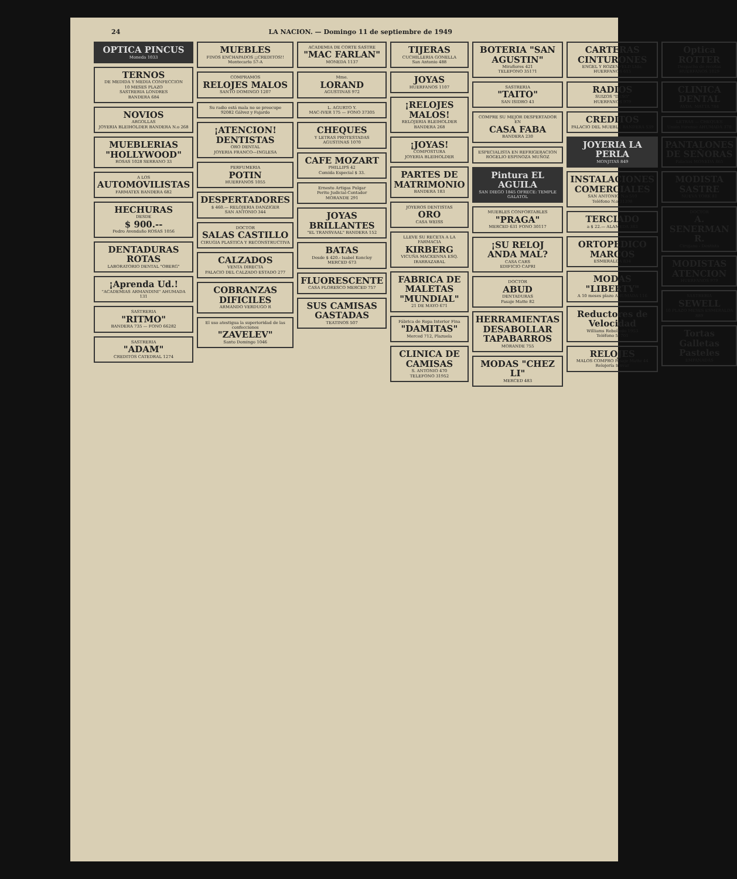24 LA NACION. — Domingo 11 de septiembre de 1949
OPTICA PINCUS
Moneda 1033
TERNOS
DE MEDIDA Y MEDIA CONFECCION
10 MESES PLAZO
SASTRERIA LONDRES
BANDERA 684
NOVIOS
ARGOLLAS
JOYERIA BLEIHOLDER BANDERA N.o 268
MUEBLERIAS "HOLLYWOOD"
ROSAS 1028 SERRANO 33
A LOS
AUTOMOVILISTAS
FARMATEX BANDERA 682
HECHURAS
DESDE
$ 900.--
Pedro Avendaño ROSAS 1056
DENTADURAS ROTAS
LABORATORIO DENTAL "OBERG"
¡Aprenda Ud.!
"ACADEMIAS ARMANDINI" AHUMADA 131
SASTRERIA
"RITMO"
BANDERA 735 — FONO 66282
SASTRERIA
"ADAM"
CREDITOS CATEDRAL 1274
MUEBLES
FINOS ENCHAPADOS ¡¡CREDITOS!!
Montecarlo 57-A
COMPRAMOS
RELOJES MALOS
SANTO DOMINGO 1207
Su radio está mala no se preocupe
92082 Gálvez y Fajardo
¡ATENCION! DENTISTAS
ORO DENTAL
JOYERIA FRANCO—INGLESA
PERFUMERIA
POTIN
HUERFANOS 1055
DESPERTADORES
$ 460.— RELOJERIA DANZIGER
SAN ANTONIO 344
DOCTOR
SALAS CASTILLO
CIRUGIA PLASTICA Y RECONSTRUCTIVA
CALZADOS
VENTA DIRECTA
PALACIO DEL CALZADO ESTADO 277
COBRANZAS DIFICILES
ARMANDO VERDUGO R
El uso atestigua la superioridad de las confecciones
"ZAVELEV"
Santo Domingo 1046
ACADEMIA DE CORTE SASTRE
"MAC FARLAN"
MONEDA 1137
Mme.
LORAND
AGUSTINAS 972
L. AGURTO Y.
MAC-IVER 175 — FONO 37305
CHEQUES
Y LETRAS PROTESTADAS
AGUSTINAS 1070
CAFE MOZART
PHILLIPS 42
Comida Especial $ 33.
Ernesto Artigas Pulgar
Perito Judicial-Contador
MORANDE 291
JOYAS BRILLANTES
"EL TRANSVAAL" BANDERA 152
BATAS
Desde $ 420.- Isabel Koncloy
MERCED 673
FLUORESCENTE
CASA FLORESCO MERCED 757
SUS CAMISAS GASTADAS
TEATINOS 507
TIJERAS
CUCHILLERIA GONELLA
San Antonio 488
JOYAS
HUERFANOS 1107
¡RELOJES MALOS!
RELOJERIA BLEIHOLDER BANDERA 268
¡JOYAS!
COMPOSTURA
JOYERIA BLEIHOLDER
PARTES DE MATRIMONIO
BANDERA 183
JOYEROS DENTISTAS
ORO
CASA WEISS
LLEVE SU RECETA A LA FARMACIA
KIRBERG
VICUÑA MACKENNA ESQ. IRARRAZABAL
FABRICA DE MALETAS "MUNDIAL"
21 DE MAYO 671
Fábrica de Ropa Interior Fina
"DAMITAS"
Merced 712, Plazuela
CLINICA DE CAMISAS
S. ANTONIO 470
TELEFONO 31952
BOTERIA "SAN AGUSTIN"
Miraflores 421
TELEFONO 35171
SASTRERIA
"TAITO"
SAN ISIDRO 43
COMPRE SU MEJOR DESPERTADOR EN
CASA FABA
BANDERA 230
ESPECIALISTA EN REFRIGERACION
ROGELIO ESPINOZA MUÑOZ
Pintura EL AGUILA
SAN DIEGO 1845 OFRECE: TEMPLE GALATOL
MUEBLES CONFORTABLES
"PRAGA"
MERCED 631 FONO 30117
¡SU RELOJ ANDA MAL?
CASA CARS
EDIFICIO CAPRI
DOCTOR
ABUD
DENTADURAS
Pasaje Matte 82
HERRAMIENTAS DESABOLLAR TAPABARROS
MORANDE 755
MODAS "CHEZ LI"
MERCED 483
CARTERAS CINTURONES
ENGEL Y ROZENFELD Ltda.
HUERFANOS 615
RADIOS
SUIZOS "DESO"
HUERFANOS 979
CREDITOS
PALACIO DEL MUEBLE BANDERA 539
JOYERIA LA PERLA
MONJITAS 849
INSTALACIONES COMERCIALES
SAN ANTONIO N.o 510
Teléfono N.o 31398
TERCIADO
a $ 22.— ALAMEDA 383
ORTOPEDICO MARCOS
ESMERALDA 834
MODAS "LIBERTY"
A 10 meses plazo AHUMADA 116
Reductores de Velocidad
Williams Rebolledo 1953
Teléfono 51701
RELOJES
MALOS COMPRO Pasaje Matte 44
Relojería Innvar
Optica ROTTER
Despacho de recetas HUERFANOS 1029
CLINICA DENTAL
AVDA. MATTA 784
LETRAS — CHEQUES
Unión Forense AHUMADA 370
PANTALONES DE SEÑORAS
Palacios MONEDA 865
MODISTA SASTRE
NUEVA YORK 81
DOCTOR
A. SENERMAN R.
Cirujano - Dentista
MODISTAS ATENCION
HUERFANOS 979
SASTRERIA
SEWELL
10 PLAZO MESES ESMERALDA 889
Tortas Galletas Pasteles
EMPANADAS